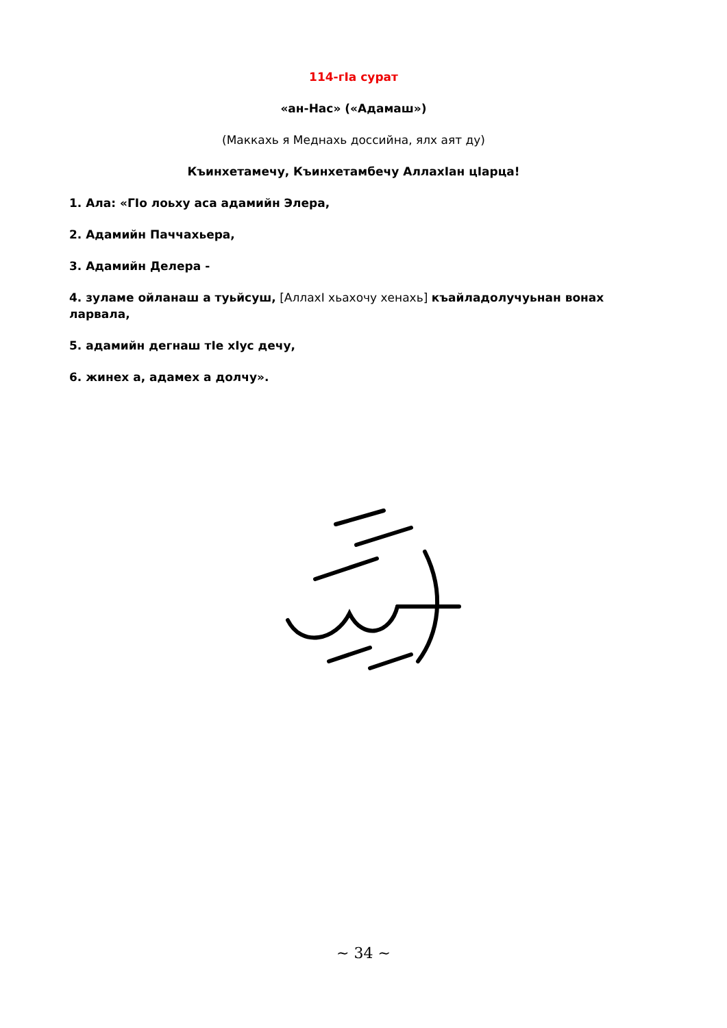114-гIа сурат
«ан-Нас» («Адамаш»)
(Маккахь я Меднахь доссийна, ялх аят ду)
Къинхетамечу, Къинхетамбечу АллахIан цIарца!
1. Ала: «ГIо лоьху аса адамийн Элера,
2. Адамийн Паччахьера,
3. Адамийн Делера -
4. зуламе ойланаш а туьйсуш, [АллахI хьахочу хенахь] къайладолучуьнан вонах ларвала,
5. адамийн дегнаш тIе хIус дечу,
6. жинех а, адамех а долчу».
~ 34 ~